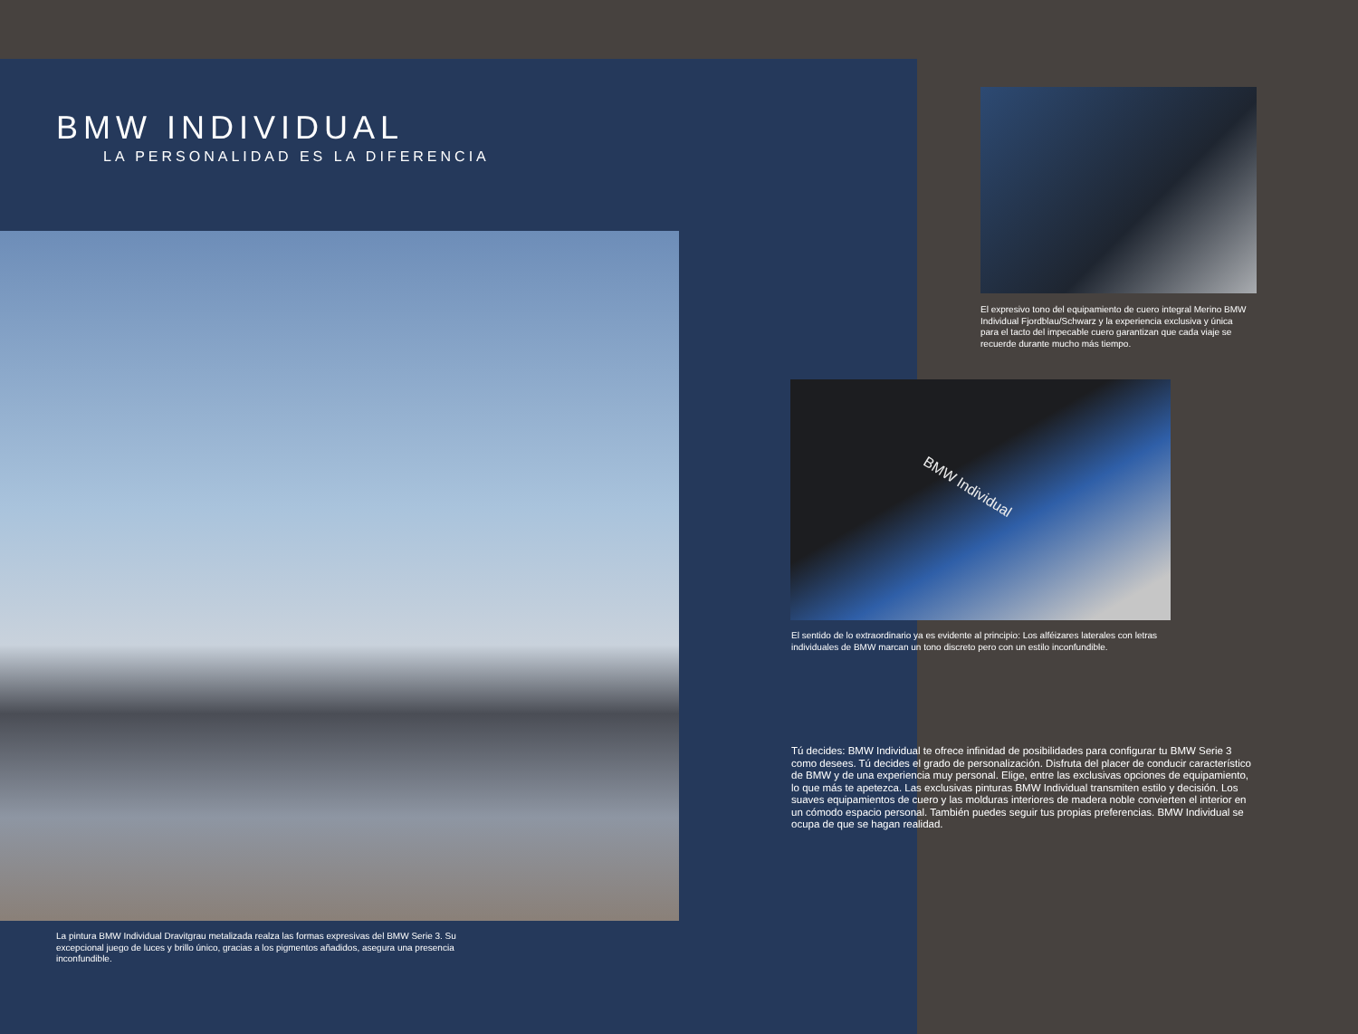BMW INDIVIDUAL
LA PERSONALIDAD ES LA DIFERENCIA
La pintura BMW Individual Dravitgrau metalizada realza las formas expresivas del BMW Serie 3. Su excepcional juego de luces y brillo único, gracias a los pigmentos añadidos, asegura una presencia inconfundible.
El expresivo tono del equipamiento de cuero integral Merino BMW Individual Fjordblau/Schwarz y la experiencia exclusiva y única para el tacto del impecable cuero garantizan que cada viaje se recuerde durante mucho más tiempo.
BMW Individual
El sentido de lo extraordinario ya es evidente al principio: Los alféizares laterales con letras individuales de BMW marcan un tono discreto pero con un estilo inconfundible.
Tú decides: BMW Individual te ofrece infinidad de posibilidades para configurar tu BMW Serie 3 como desees. Tú decides el grado de personalización. Disfruta del placer de conducir característico de BMW y de una experiencia muy personal. Elige, entre las exclusivas opciones de equipamiento, lo que más te apetezca. Las exclusivas pinturas BMW Individual transmiten estilo y decisión. Los suaves equipamientos de cuero y las molduras interiores de madera noble convierten el interior en un cómodo espacio personal. También puedes seguir tus propias preferencias. BMW Individual se ocupa de que se hagan realidad.